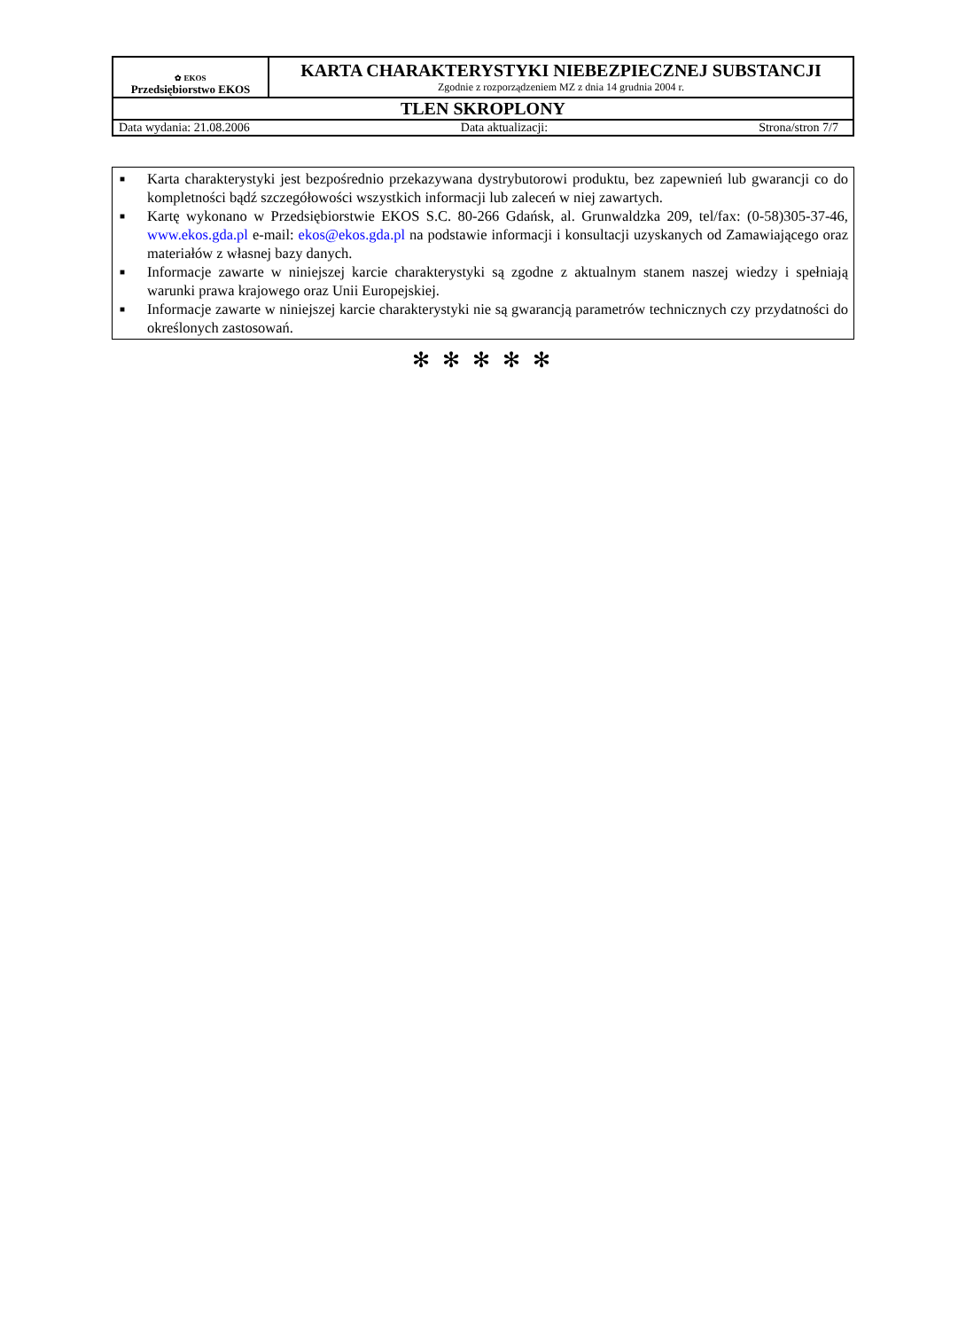| ✿ EKOS Przedsiębiorstwo EKOS | KARTA CHARAKTERYSTYKI NIEBEZPIECZNEJ SUBSTANCJI Zgodnie z rozporządzeniem MZ z dnia 14 grudnia 2004 r. |
| TLEN SKROPLONY | |
| Data wydania: 21.08.2006 Data aktualizacji: Strona/stron 7/7 | |
■ Karta charakterystyki jest bezpośrednio przekazywana dystrybutorowi produktu, bez zapewnień lub gwarancji co do kompletności bądź szczegółowości wszystkich informacji lub zaleceń w niej zawartych.
■ Kartę wykonano w Przedsiębiorstwie EKOS S.C. 80-266 Gdańsk, al. Grunwaldzka 209, tel/fax: (0-58)305-37-46, www.ekos.gda.pl e-mail: ekos@ekos.gda.pl na podstawie informacji i konsultacji uzyskanych od Zamawiającego oraz materiałów z własnej bazy danych.
■ Informacje zawarte w niniejszej karcie charakterystyki są zgodne z aktualnym stanem naszej wiedzy i spełniają warunki prawa krajowego oraz Unii Europejskiej.
■ Informacje zawarte w niniejszej karcie charakterystyki nie są gwarancją parametrów technicznych czy przydatności do określonych zastosowań.
✻ ✻ ✻ ✻ ✻